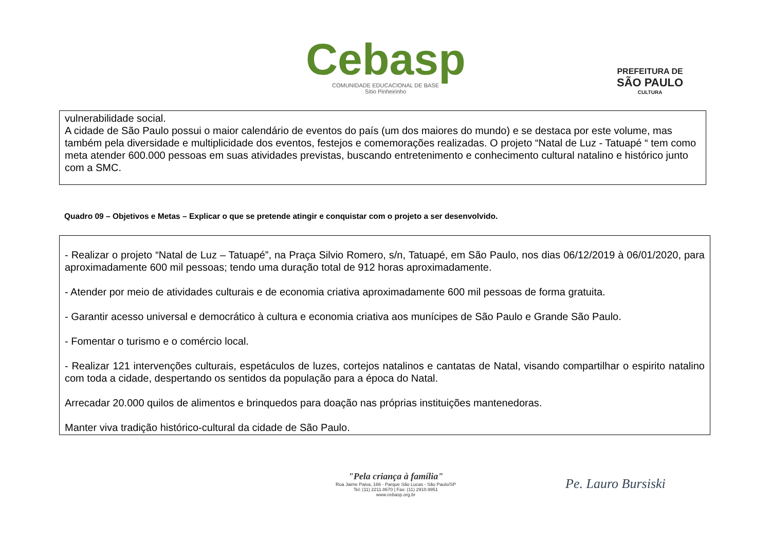Cebasp
COMUNIDADE EDUCACIONAL DE BASE
Sítio Pinheirinho
PREFEITURA DE
SÃO PAULO
CULTURA
vulnerabilidade social.
A cidade de São Paulo possui o maior calendário de eventos do país (um dos maiores do mundo) e se destaca por este volume, mas também pela diversidade e multiplicidade dos eventos, festejos e comemorações realizadas. O projeto “Natal de Luz - Tatuapé “ tem como meta atender 600.000 pessoas em suas atividades previstas, buscando entretenimento e conhecimento cultural natalino e histórico junto com a SMC.
Quadro 09 – Objetivos e Metas – Explicar o que se pretende atingir e conquistar com o projeto a ser desenvolvido.
- Realizar o projeto “Natal de Luz – Tatuapé”, na Praça Silvio Romero, s/n, Tatuapé, em São Paulo, nos dias 06/12/2019 à 06/01/2020, para aproximadamente 600 mil pessoas; tendo uma duração total de 912 horas aproximadamente.
- Atender por meio de atividades culturais e de economia criativa aproximadamente 600 mil pessoas de forma gratuita.
- Garantir acesso universal e democrático à cultura e economia criativa aos munícipes de São Paulo e Grande São Paulo.
- Fomentar o turismo e o comércio local.
- Realizar 121 intervenções culturais, espetáculos de luzes, cortejos natalinos e cantatas de Natal, visando compartilhar o espirito natalino com toda a cidade, despertando os sentidos da população para a época do Natal.
Arrecadar 20.000 quilos de alimentos e brinquedos para doação nas próprias instituições mantenedoras.
Manter viva tradição histórico-cultural da cidade de São Paulo.
"Pela criança à família"
Rua Jaime Paiva, 166 - Parque São Lucas - São Paulo/SP
Tel: (11) 2211.8670 | Fax: (11) 2910.9951
www.cebasp.org.br
Pe. Lauro Bursiski